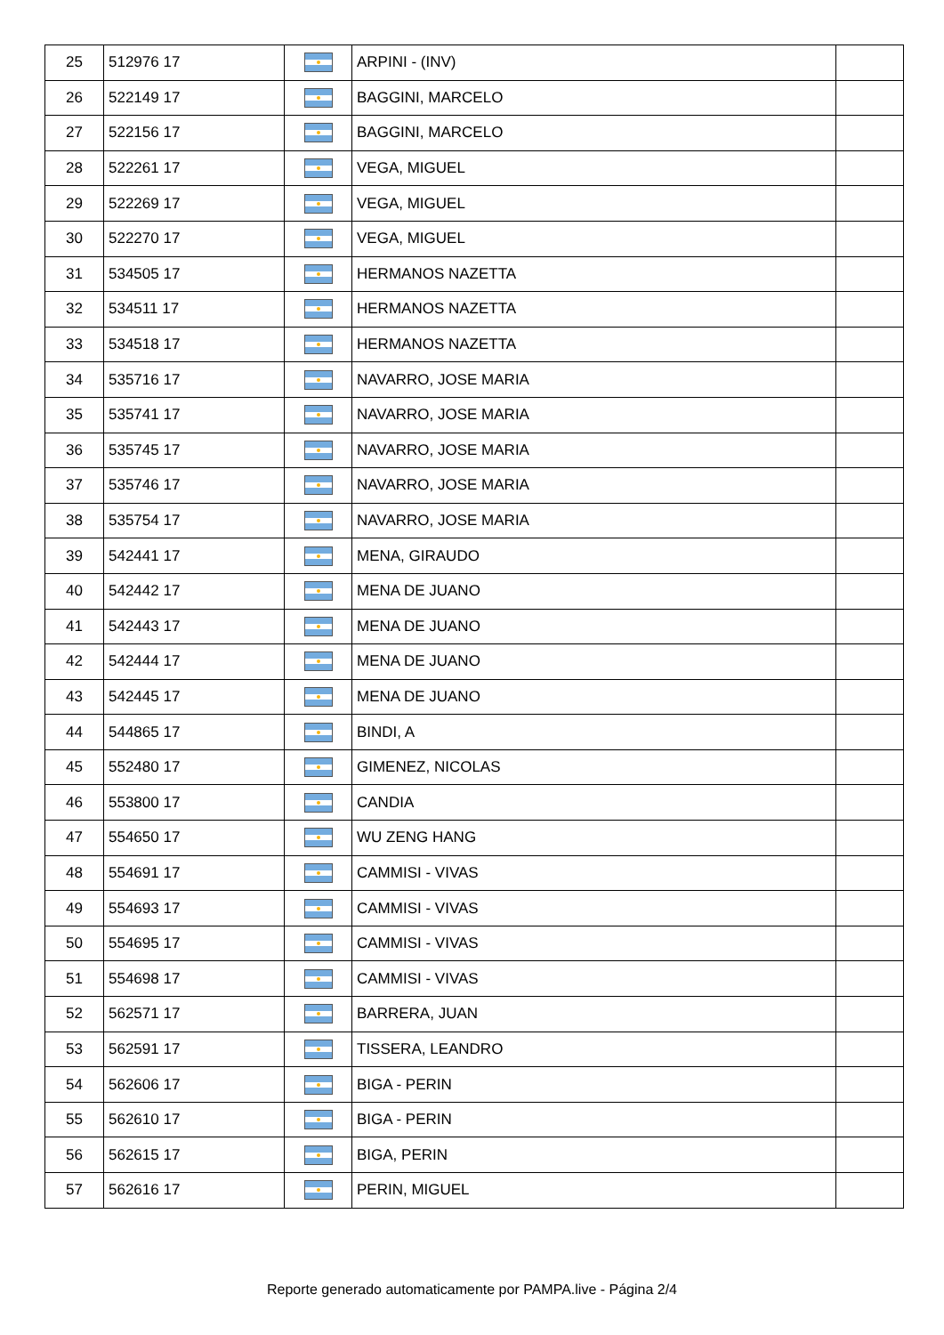| 25 | 512976 17 | | ARPINI - (INV) | |
| 26 | 522149 17 | | BAGGINI, MARCELO | |
| 27 | 522156 17 | | BAGGINI, MARCELO | |
| 28 | 522261 17 | | VEGA, MIGUEL | |
| 29 | 522269 17 | | VEGA, MIGUEL | |
| 30 | 522270 17 | | VEGA, MIGUEL | |
| 31 | 534505 17 | | HERMANOS NAZETTA | |
| 32 | 534511 17 | | HERMANOS NAZETTA | |
| 33 | 534518 17 | | HERMANOS NAZETTA | |
| 34 | 535716 17 | | NAVARRO, JOSE MARIA | |
| 35 | 535741 17 | | NAVARRO, JOSE MARIA | |
| 36 | 535745 17 | | NAVARRO, JOSE MARIA | |
| 37 | 535746 17 | | NAVARRO, JOSE MARIA | |
| 38 | 535754 17 | | NAVARRO, JOSE MARIA | |
| 39 | 542441 17 | | MENA, GIRAUDO | |
| 40 | 542442 17 | | MENA DE JUANO | |
| 41 | 542443 17 | | MENA DE JUANO | |
| 42 | 542444 17 | | MENA DE JUANO | |
| 43 | 542445 17 | | MENA DE JUANO | |
| 44 | 544865 17 | | BINDI, A | |
| 45 | 552480 17 | | GIMENEZ, NICOLAS | |
| 46 | 553800 17 | | CANDIA | |
| 47 | 554650 17 | | WU ZENG HANG | |
| 48 | 554691 17 | | CAMMISI - VIVAS | |
| 49 | 554693 17 | | CAMMISI - VIVAS | |
| 50 | 554695 17 | | CAMMISI - VIVAS | |
| 51 | 554698 17 | | CAMMISI - VIVAS | |
| 52 | 562571 17 | | BARRERA, JUAN | |
| 53 | 562591 17 | | TISSERA, LEANDRO | |
| 54 | 562606 17 | | BIGA - PERIN | |
| 55 | 562610 17 | | BIGA - PERIN | |
| 56 | 562615 17 | | BIGA, PERIN | |
| 57 | 562616 17 | | PERIN, MIGUEL | |
Reporte generado automaticamente por PAMPA.live - Página 2/4